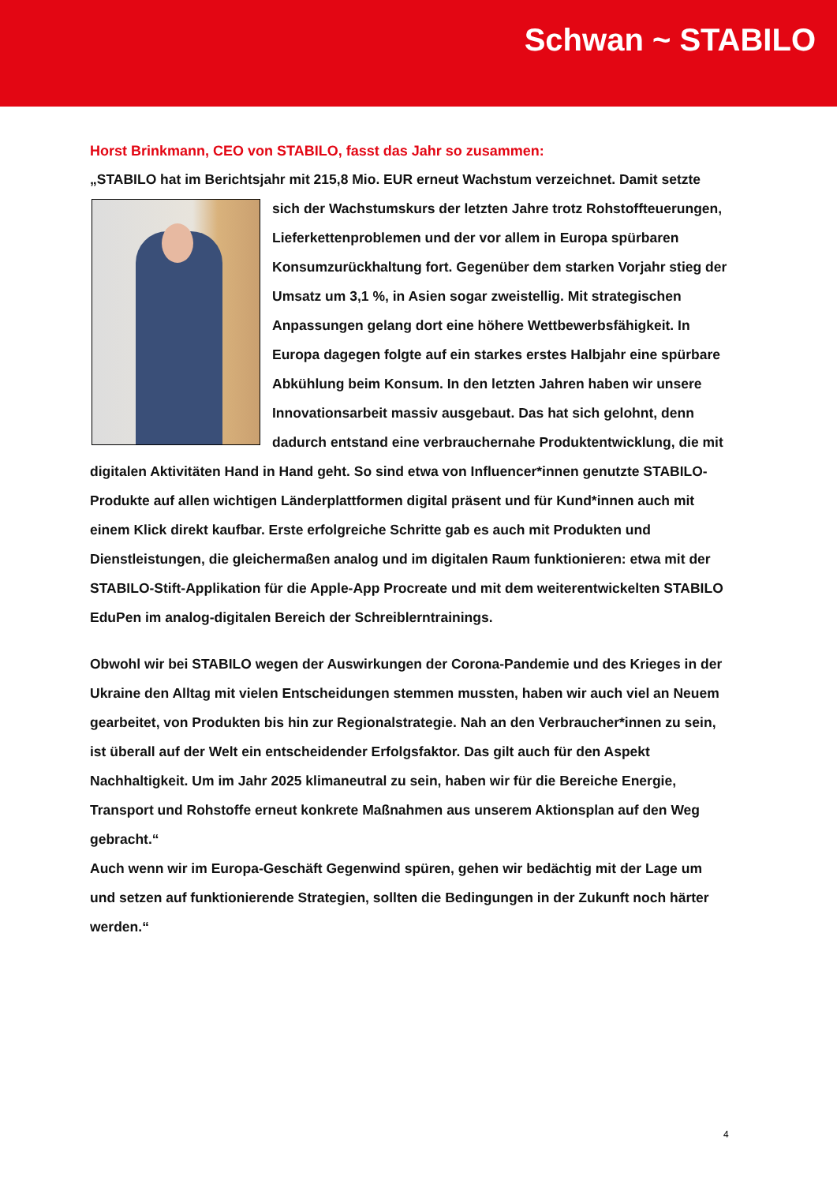Schwan ~ STABILO
Horst Brinkmann, CEO von STABILO, fasst das Jahr so zusammen:
„STABILO hat im Berichtsjahr mit 215,8 Mio. EUR erneut Wachstum verzeichnet. Damit setzte sich der Wachstumskurs der letzten Jahre trotz Rohstoff­teuerungen, Lieferkettenproblemen und der vor allem in Europa spürbaren Konsumzurückhaltung fort. Gegenüber dem starken Vorjahr stieg der Umsatz um 3,1 %, in Asien sogar zweistellig. Mit strategischen Anpassungen gelang dort eine höhere Wettbe­werbsfähigkeit. In Europa dagegen folgte auf ein starkes erstes Halbjahr eine spürbare Abkühlung beim Konsum. In den letzten Jahren haben wir unsere Innovationsarbeit massiv ausgebaut. Das hat sich gelohnt, denn dadurch entstand eine verbraucher­nahe Produktentwicklung, die mit digitalen Aktivitäten Hand in Hand geht. So sind etwa von Influencer*innen genutzte STABILO-Produkte auf allen wichtigen Länderplattformen digital präsent und für Kund*innen auch mit einem Klick direkt kaufbar. Erste erfolgreiche Schritte gab es auch mit Produkten und Dienstleistungen, die gleichermaßen analog und im digitalen Raum funktionieren: etwa mit der STABILO-Stift-Applikation für die Apple-App Procreate und mit dem weiterentwickelten STABILO EduPen im analog-digitalen Bereich der Schreiblerntrainings.
Obwohl wir bei STABILO wegen der Auswirkungen der Corona-Pandemie und des Krieges in der Ukraine den Alltag mit vielen Entscheidungen stemmen mussten, haben wir auch viel an Neuem gearbeitet, von Produkten bis hin zur Regionalstrategie. Nah an den Verbrau­cher*innen zu sein, ist überall auf der Welt ein entscheidender Erfolgsfaktor. Das gilt auch für den Aspekt Nachhaltigkeit. Um im Jahr 2025 klimaneutral zu sein, haben wir für die Be­reiche Energie, Transport und Rohstoffe erneut konkrete Maßnahmen aus unserem Akti­onsplan auf den Weg gebracht.“
Auch wenn wir im Europa-Geschäft Gegenwind spüren, gehen wir bedächtig mit der Lage um und setzen auf funktionierende Strategien, sollten die Bedingungen in der Zukunft noch härter werden.“
4